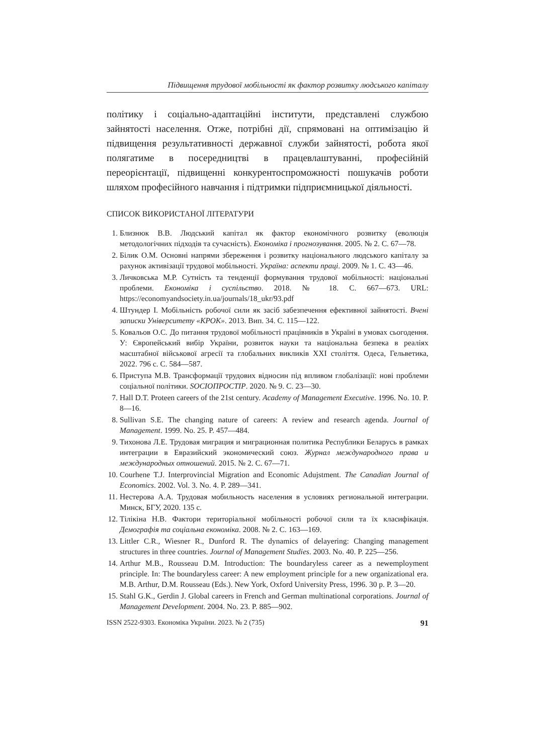Підвищення трудової мобільності як фактор розвитку людського капіталу
політику і соціально-адаптаційні інститути, представлені службою зайнятості населення. Отже, потрібні дії, спрямовані на оптимізацію й підвищення результативності державної служби зайнятості, робота якої полягатиме в посередництві в працевлаштуванні, професійній переорієнтації, підвищенні конкурентоспроможності пошукачів роботи шляхом професійного навчання і підтримки підприємницької діяльності.
СПИСОК ВИКОРИСТАНОЇ ЛІТЕРАТУРИ
1. Близнюк В.В. Людський капітал як фактор економічного розвитку (еволюція методологічних підходів та сучасність). Економіка і прогнозування. 2005. № 2. С. 67—78.
2. Білик О.М. Основні напрями збереження і розвитку національного людського капіталу за рахунок активізації трудової мобільності. Україна: аспекти праці. 2009. № 1. С. 43—46.
3. Личковська М.Р. Сутність та тенденції формування трудової мобільності: національні проблеми. Економіка і суспільство. 2018. № 18. С. 667—673. URL: https://economyandsociety.in.ua/journals/18_ukr/93.pdf
4. Штундер І. Мобільність робочої сили як засіб забезпечення ефективної зайнятості. Вчені записки Університету «КРОК». 2013. Вип. 34. С. 115—122.
5. Ковальов О.С. До питання трудової мобільності працівників в Україні в умовах сьогодення. У: Європейський вибір України, розвиток науки та національна безпека в реаліях масштабної військової агресії та глобальних викликів ХХІ століття. Одеса, Гельветика, 2022. 796 с. С. 584—587.
6. Приступа М.В. Трансформації трудових відносин під впливом глобалізації: нові проблеми соціальної політики. SOCIOПРОСТІР. 2020. № 9. С. 23—30.
7. Hall D.T. Proteen careers of the 21st century. Academy of Management Executive. 1996. No. 10. P. 8—16.
8. Sullivan S.E. The changing nature of careers: A review and research agenda. Journal of Management. 1999. No. 25. P. 457—484.
9. Тихонова Л.Е. Трудовая миграция и миграционная политика Республики Беларусь в рамках интеграции в Евразийский экономический союз. Журнал международного права и международных отношений. 2015. № 2. С. 67—71.
10. Courhene T.J. Interprovincial Migration and Economic Adujstment. The Canadian Journal of Economics. 2002. Vol. 3. No. 4. P. 289—341.
11. Нестерова А.А. Трудовая мобильность населения в условиях региональной интеграции. Минск, БГУ, 2020. 135 с.
12. Тілікіна Н.В. Фактори територіальної мобільності робочої сили та їх класифікація. Демографія та соціальна економіка. 2008. № 2. С. 163—169.
13. Littler C.R., Wiesner R., Dunford R. The dynamics of delayering: Changing management structures in three countries. Journal of Management Studies. 2003. No. 40. P. 225—256.
14. Arthur M.B., Rousseau D.M. Introduction: The boundaryless career as a newemployment principle. In: The boundaryless career: A new employment principle for a new organizational era. M.B. Arthur, D.M. Rousseau (Eds.). New York, Oxford University Press, 1996. 30 p. P. 3—20.
15. Stahl G.K., Gerdin J. Global careers in French and German multinational corporations. Journal of Management Development. 2004. No. 23. P. 885—902.
ISSN 2522-9303. Економіка України. 2023. № 2 (735) 91